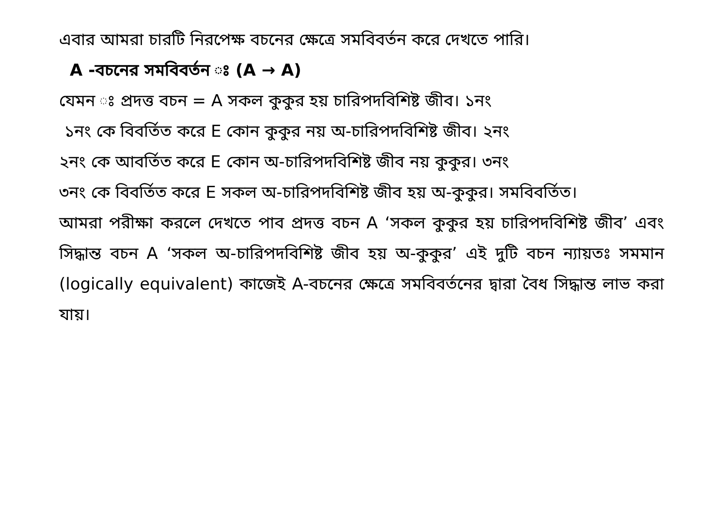এবার আমরা চারটি নিরপেক্ষ বচনের ক্ষেত্রে সমবিবর্তন করে দেখতে পারি।
A -বচনের সমবিবর্তন ঃ (A → A)
যেমন ঃ প্রদত্ত বচন = A সকল কুকুর হয় চারিপদবিশিষ্ট জীব। ১নং
১নং কে বিবর্তিত করে E কোন কুকুর নয় অ-চারিপদবিশিষ্ট জীব। ২নং
২নং কে আবর্তিত করে E কোন অ-চারিপদবিশিষ্ট জীব নয় কুকুর। ৩নং
৩নং কে বিবর্তিত করে E সকল অ-চারিপদবিশিষ্ট জীব হয় অ-কুকুর। সমবিবর্তিত।
আমরা পরীক্ষা করলে দেখতে পাব প্রদত্ত বচন A ‘সকল কুকুর হয় চারিপদবিশিষ্ট জীব’ এবং সিদ্ধান্ত বচন A ‘সকল অ-চারিপদবিশিষ্ট জীব হয় অ-কুকুর’ এই দুটি বচন ন্যায়তঃ সমমান (logically equivalent) কাজেই A-বচনের ক্ষেত্রে সমবিবর্তনের দ্বারা বৈধ সিদ্ধান্ত লাভ করা যায়।